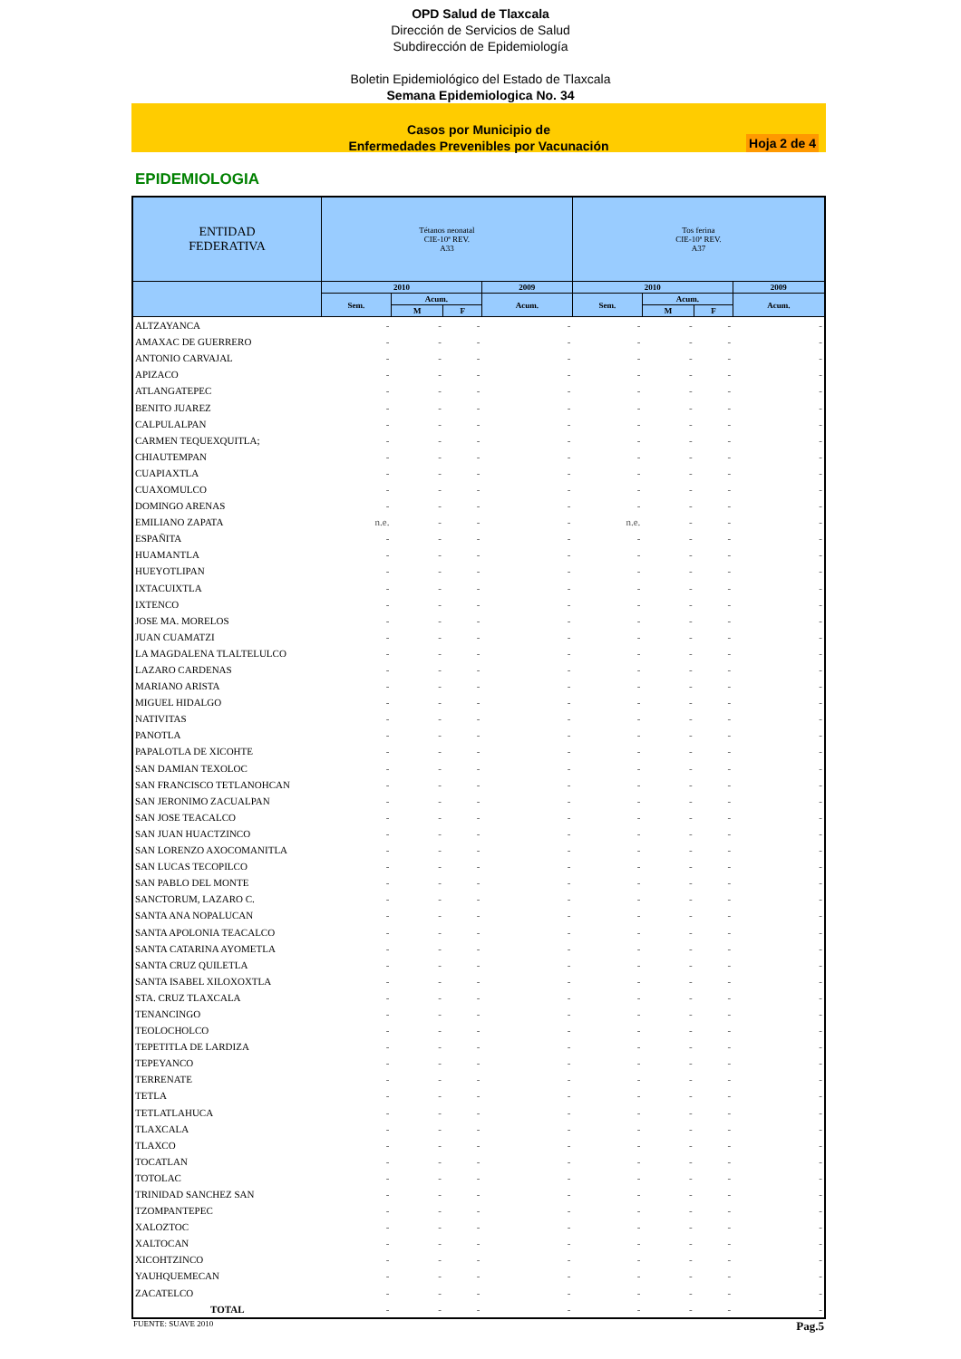OPD Salud de Tlaxcala
Dirección de Servicios de Salud
Subdirección de Epidemiología
Boletin Epidemiológico del Estado de Tlaxcala
Semana Epidemiologica No. 34
Casos por Municipio de
Enfermedades Prevenibles por Vacunación
Hoja 2 de 4
EPIDEMIOLOGIA
| ENTIDAD FEDERATIVA | Tétanos neonatal CIE-10ª REV. A33 | | | | Tos ferina CIE-10ª REV. A37 | | | |
| --- | --- | --- | --- | --- | --- | --- | --- | --- |
| | 2010 | | | 2009 | 2010 | | | 2009 |
| | Sem. | Acum. | | Acum. | Sem. | Acum. | | Acum. |
| | | M | F | | | M | F | |
| ALTZAYANCA | - | - | - | - | - | - | - | - |
| AMAXAC DE GUERRERO | - | - | - | - | - | - | - | - |
| ANTONIO CARVAJAL | - | - | - | - | - | - | - | - |
| APIZACO | - | - | - | - | - | - | - | - |
| ATLANGATEPEC | - | - | - | - | - | - | - | - |
| BENITO JUAREZ | - | - | - | - | - | - | - | - |
| CALPULALPAN | - | - | - | - | - | - | - | - |
| CARMEN TEQUEXQUITLA; | - | - | - | - | - | - | - | - |
| CHIAUTEMPAN | - | - | - | - | - | - | - | - |
| CUAPIAXTLA | - | - | - | - | - | - | - | - |
| CUAXOMULCO | - | - | - | - | - | - | - | - |
| DOMINGO ARENAS | - | - | - | - | - | - | - | - |
| EMILIANO ZAPATA | n.e. | - | - | - | n.e. | - | - | - |
| ESPAÑITA | - | - | - | - | - | - | - | - |
| HUAMANTLA | - | - | - | - | - | - | - | - |
| HUEYOTLIPAN | - | - | - | - | - | - | - | - |
| IXTACUIXTLA | - | - | - | - | - | - | - | - |
| IXTENCO | - | - | - | - | - | - | - | - |
| JOSE MA. MORELOS | - | - | - | - | - | - | - | - |
| JUAN CUAMATZI | - | - | - | - | - | - | - | - |
| LA MAGDALENA TLALTELULCO | - | - | - | - | - | - | - | - |
| LAZARO CARDENAS | - | - | - | - | - | - | - | - |
| MARIANO ARISTA | - | - | - | - | - | - | - | - |
| MIGUEL HIDALGO | - | - | - | - | - | - | - | - |
| NATIVITAS | - | - | - | - | - | - | - | - |
| PANOTLA | - | - | - | - | - | - | - | - |
| PAPALOTLA DE XICOHTE | - | - | - | - | - | - | - | - |
| SAN DAMIAN TEXOLOC | - | - | - | - | - | - | - | - |
| SAN FRANCISCO TETLANOHCAN | - | - | - | - | - | - | - | - |
| SAN JERONIMO ZACUALPAN | - | - | - | - | - | - | - | - |
| SAN JOSE TEACALCO | - | - | - | - | - | - | - | - |
| SAN JUAN HUACTZINCO | - | - | - | - | - | - | - | - |
| SAN LORENZO AXOCOMANITLA | - | - | - | - | - | - | - | - |
| SAN LUCAS TECOPILCO | - | - | - | - | - | - | - | - |
| SAN PABLO DEL MONTE | - | - | - | - | - | - | - | - |
| SANCTORUM, LAZARO C. | - | - | - | - | - | - | - | - |
| SANTA ANA NOPALUCAN | - | - | - | - | - | - | - | - |
| SANTA APOLONIA TEACALCO | - | - | - | - | - | - | - | - |
| SANTA CATARINA AYOMETLA | - | - | - | - | - | - | - | - |
| SANTA CRUZ QUILETLA | - | - | - | - | - | - | - | - |
| SANTA ISABEL XILOXOXTLA | - | - | - | - | - | - | - | - |
| STA. CRUZ TLAXCALA | - | - | - | - | - | - | - | - |
| TENANCINGO | - | - | - | - | - | - | - | - |
| TEOLOCHOLCO | - | - | - | - | - | - | - | - |
| TEPETITLA DE LARDIZA | - | - | - | - | - | - | - | - |
| TEPEYANCO | - | - | - | - | - | - | - | - |
| TERRENATE | - | - | - | - | - | - | - | - |
| TETLA | - | - | - | - | - | - | - | - |
| TETLATLAHUCA | - | - | - | - | - | - | - | - |
| TLAXCALA | - | - | - | - | - | - | - | - |
| TLAXCO | - | - | - | - | - | - | - | - |
| TOCATLAN | - | - | - | - | - | - | - | - |
| TOTOLAC | - | - | - | - | - | - | - | - |
| TRINIDAD SANCHEZ SAN | - | - | - | - | - | - | - | - |
| TZOMPANTEPEC | - | - | - | - | - | - | - | - |
| XALOZTOC | - | - | - | - | - | - | - | - |
| XALTOCAN | - | - | - | - | - | - | - | - |
| XICOHTZINCO | - | - | - | - | - | - | - | - |
| YAUHQUEMECAN | - | - | - | - | - | - | - | - |
| ZACATELCO | - | - | - | - | - | - | - | - |
| TOTAL | - | - | - | - | - | - | - | - |
FUENTE: SUAVE 2010 Pag.5